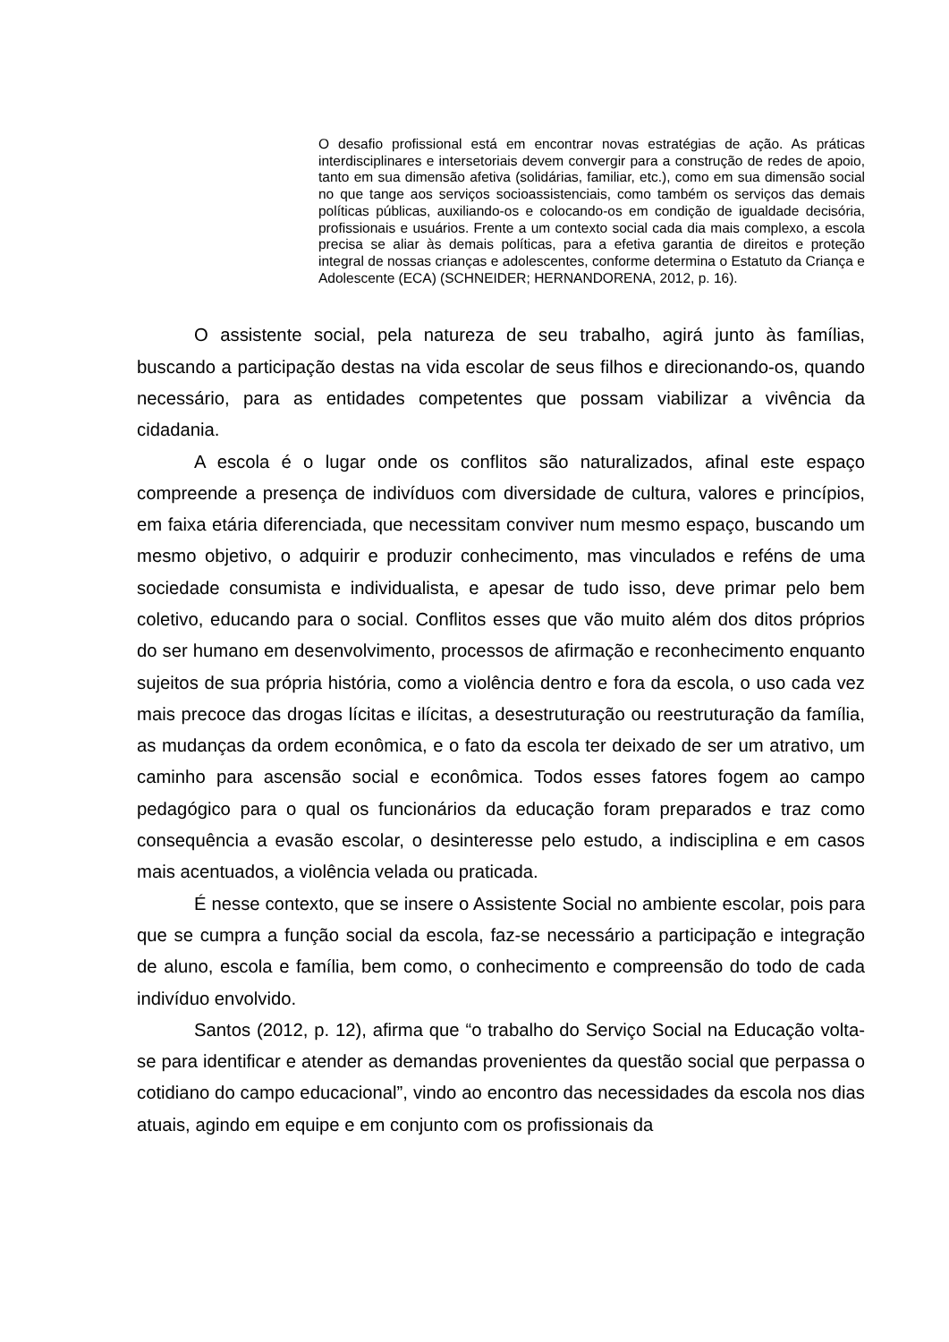O desafio profissional está em encontrar novas estratégias de ação. As práticas interdisciplinares e intersetoriais devem convergir para a construção de redes de apoio, tanto em sua dimensão afetiva (solidárias, familiar, etc.), como em sua dimensão social no que tange aos serviços socioassistenciais, como também os serviços das demais políticas públicas, auxiliando-os e colocando-os em condição de igualdade decisória, profissionais e usuários. Frente a um contexto social cada dia mais complexo, a escola precisa se aliar às demais políticas, para a efetiva garantia de direitos e proteção integral de nossas crianças e adolescentes, conforme determina o Estatuto da Criança e Adolescente (ECA) (SCHNEIDER; HERNANDORENA, 2012, p. 16).
O assistente social, pela natureza de seu trabalho, agirá junto às famílias, buscando a participação destas na vida escolar de seus filhos e direcionando-os, quando necessário, para as entidades competentes que possam viabilizar a vivência da cidadania.
A escola é o lugar onde os conflitos são naturalizados, afinal este espaço compreende a presença de indivíduos com diversidade de cultura, valores e princípios, em faixa etária diferenciada, que necessitam conviver num mesmo espaço, buscando um mesmo objetivo, o adquirir e produzir conhecimento, mas vinculados e reféns de uma sociedade consumista e individualista, e apesar de tudo isso, deve primar pelo bem coletivo, educando para o social. Conflitos esses que vão muito além dos ditos próprios do ser humano em desenvolvimento, processos de afirmação e reconhecimento enquanto sujeitos de sua própria história, como a violência dentro e fora da escola, o uso cada vez mais precoce das drogas lícitas e ilícitas, a desestruturação ou reestruturação da família, as mudanças da ordem econômica, e o fato da escola ter deixado de ser um atrativo, um caminho para ascensão social e econômica. Todos esses fatores fogem ao campo pedagógico para o qual os funcionários da educação foram preparados e traz como consequência a evasão escolar, o desinteresse pelo estudo, a indisciplina e em casos mais acentuados, a violência velada ou praticada.
É nesse contexto, que se insere o Assistente Social no ambiente escolar, pois para que se cumpra a função social da escola, faz-se necessário a participação e integração de aluno, escola e família, bem como, o conhecimento e compreensão do todo de cada indivíduo envolvido.
Santos (2012, p. 12), afirma que “o trabalho do Serviço Social na Educação volta-se para identificar e atender as demandas provenientes da questão social que perpassa o cotidiano do campo educacional”, vindo ao encontro das necessidades da escola nos dias atuais, agindo em equipe e em conjunto com os profissionais da